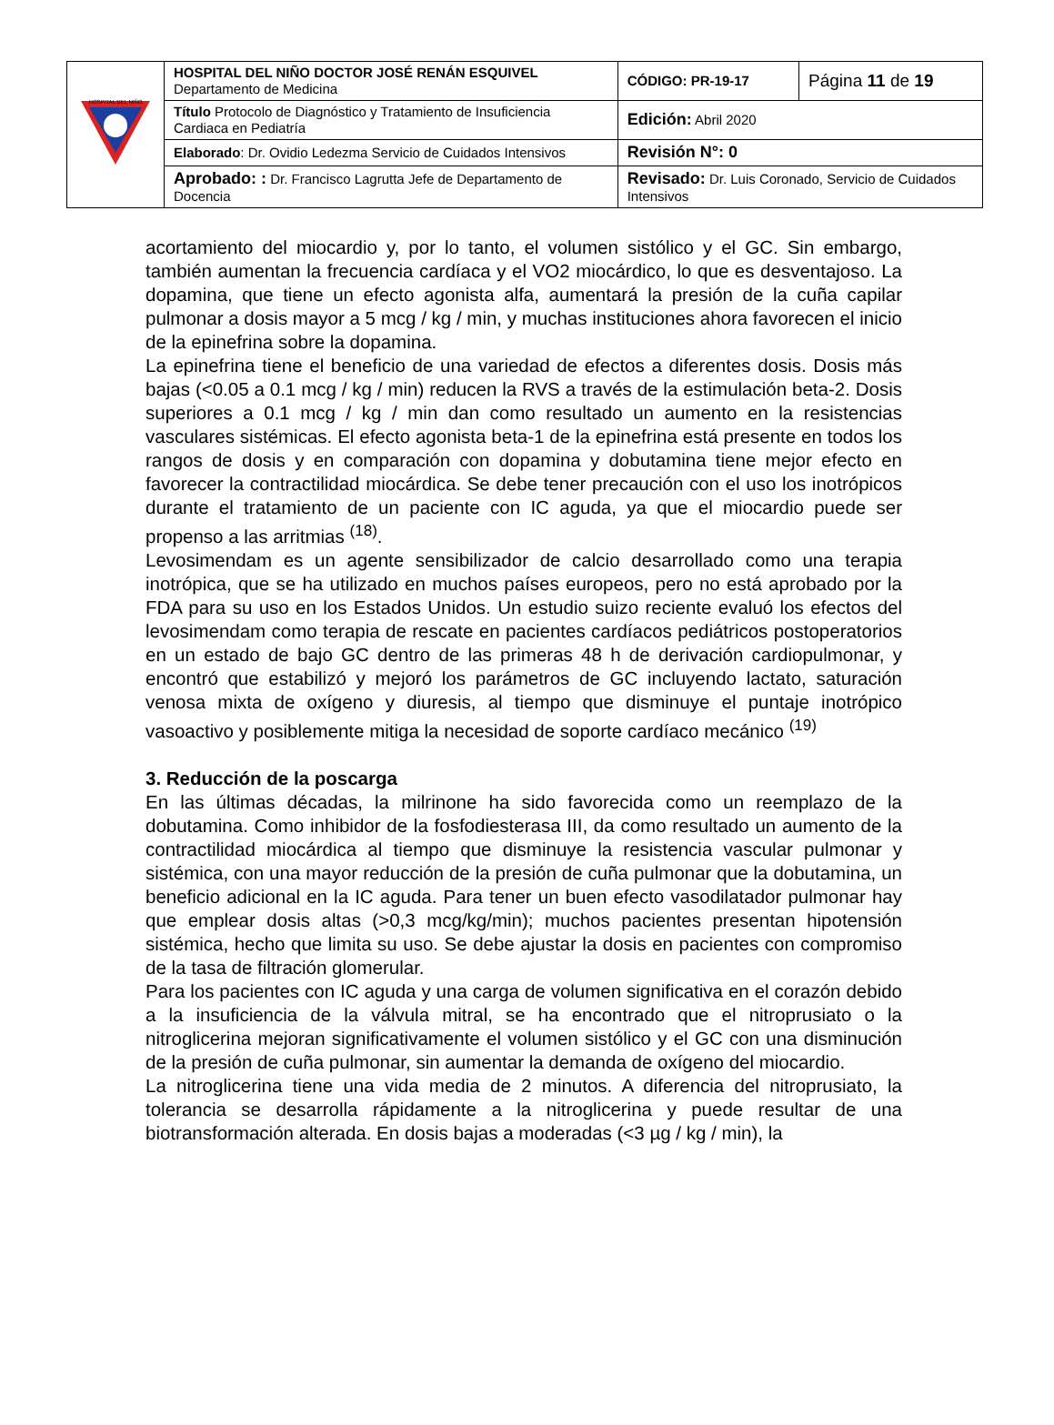| HOSPITAL DEL NIÑO | HOSPITAL DEL NIÑO DOCTOR JOSÉ RENÁN ESQUIVEL Departamento de Medicina | CÓDIGO: PR-19-17 | Página 11 de 19 |
| | Título Protocolo de Diagnóstico y Tratamiento de Insuficiencia Cardiaca en Pediatría | Edición: Abril 2020 | |
| | Elaborado : Dr. Ovidio Ledezma Servicio de Cuidados Intensivos | Revisión N°: 0 | |
| | Aprobado: : Dr. Francisco Lagrutta Jefe de Departamento de Docencia | Revisado: Dr. Luis Coronado, Servicio de Cuidados Intensivos | |
acortamiento del miocardio y, por lo tanto, el volumen sistólico y el GC. Sin embargo, también aumentan la frecuencia cardíaca y el VO2 miocárdico, lo que es desventajoso. La dopamina, que tiene un efecto agonista alfa, aumentará la presión de la cuña capilar pulmonar a dosis mayor a 5 mcg / kg / min, y muchas instituciones ahora favorecen el inicio de la epinefrina sobre la dopamina.
La epinefrina tiene el beneficio de una variedad de efectos a diferentes dosis. Dosis más bajas (<0.05 a 0.1 mcg / kg / min) reducen la RVS a través de la estimulación beta-2. Dosis superiores a 0.1 mcg / kg / min dan como resultado un aumento en la resistencias vasculares sistémicas. El efecto agonista beta-1 de la epinefrina está presente en todos los rangos de dosis y en comparación con dopamina y dobutamina tiene mejor efecto en favorecer la contractilidad miocárdica. Se debe tener precaución con el uso los inotrópicos durante el tratamiento de un paciente con IC aguda, ya que el miocardio puede ser propenso a las arritmias <sup>(18)</sup>.
Levosimendam es un agente sensibilizador de calcio desarrollado como una terapia inotrópica, que se ha utilizado en muchos países europeos, pero no está aprobado por la FDA para su uso en los Estados Unidos. Un estudio suizo reciente evaluó los efectos del levosimendam como terapia de rescate en pacientes cardíacos pediátricos postoperatorios en un estado de bajo GC dentro de las primeras 48 h de derivación cardiopulmonar, y encontró que estabilizó y mejoró los parámetros de GC incluyendo lactato, saturación venosa mixta de oxígeno y diuresis, al tiempo que disminuye el puntaje inotrópico vasoactivo y posiblemente mitiga la necesidad de soporte cardíaco mecánico <sup>(19)</sup>
3. Reducción de la poscarga
En las últimas décadas, la milrinone ha sido favorecida como un reemplazo de la dobutamina. Como inhibidor de la fosfodiesterasa III, da como resultado un aumento de la contractilidad miocárdica al tiempo que disminuye la resistencia vascular pulmonar y sistémica, con una mayor reducción de la presión de cuña pulmonar que la dobutamina, un beneficio adicional en la IC aguda. Para tener un buen efecto vasodilatador pulmonar hay que emplear dosis altas (>0,3 mcg/kg/min); muchos pacientes presentan hipotensión sistémica, hecho que limita su uso. Se debe ajustar la dosis en pacientes con compromiso de la tasa de filtración glomerular.
Para los pacientes con IC aguda y una carga de volumen significativa en el corazón debido a la insuficiencia de la válvula mitral, se ha encontrado que el nitroprusiato o la nitroglicerina mejoran significativamente el volumen sistólico y el GC con una disminución de la presión de cuña pulmonar, sin aumentar la demanda de oxígeno del miocardio.
La nitroglicerina tiene una vida media de 2 minutos. A diferencia del nitroprusiato, la tolerancia se desarrolla rápidamente a la nitroglicerina y puede resultar de una biotransformación alterada. En dosis bajas a moderadas (<3 µg / kg / min), la